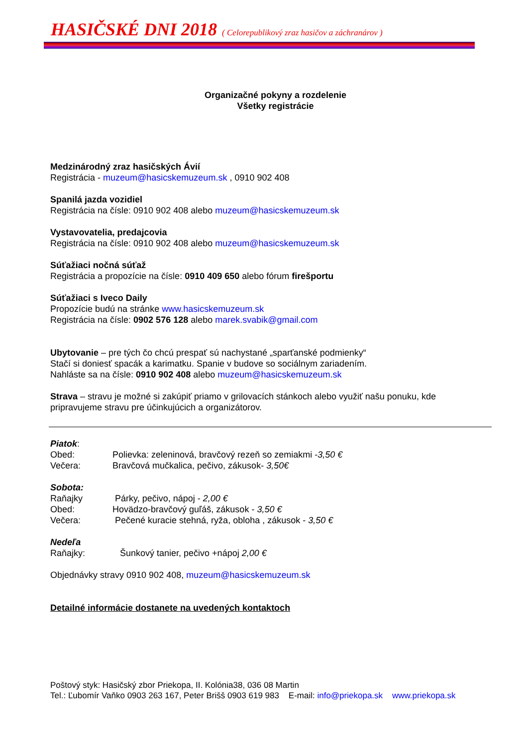HASIČSKÉ DNI 2018
( Celorepublikový zraz hasičov a záchranárov )
Organizačné pokyny a rozdelenie
Všetky registrácie
Medzinárodný zraz hasičských Ávií
Registrácia - muzeum@hasicskemuzeum.sk , 0910 902 408
Spanilá jazda vozidiel
Registrácia na čísle: 0910 902 408 alebo muzeum@hasicskemuzeum.sk
Vystavovatelia, predajcovia
Registrácia na čísle: 0910 902 408 alebo muzeum@hasicskemuzeum.sk
Súťažiaci nočná súťaž
Registrácia a propozície na čísle: 0910 409 650 alebo fórum firešportu
Súťažiaci s Iveco Daily
Propozície budú na stránke www.hasicskemuzeum.sk
Registrácia na čísle: 0902 576 128 alebo marek.svabik@gmail.com
Ubytovanie – pre tých čo chcú prespať sú nachystané „sparťanské podmienky“
Stačí si doniesť spacák a karimatku. Spanie v budove so sociálnym zariadením.
Nahláste sa na čísle: 0910 902 408 alebo muzeum@hasicskemuzeum.sk
Strava – stravu je možné si zakúpiť priamo v grilovacích stánkoch alebo využiť našu ponuku, kde pripravujeme stravu pre účinkujúcich a organizátorov.
Piatok:
Obed: Polievka: zeleninová, bravčový rezeň so zemiakmi -3,50 €
Večera: Bravčová mučkalica, pečivo, zákusok- 3,50€
Sobota:
Raňajky Párky, pečivo, nápoj - 2,00 €
Obed: Hovädzo-bravčový guľáš, zákusok - 3,50 €
Večera: Pečené kuracie stehná, ryža, obloha , zákusok - 3,50 €
Nedeľa
Raňajky: Šunkový tanier, pečivo +nápoj 2,00 €
Objednávky stravy 0910 902 408, muzeum@hasicskemuzeum.sk
Detailné informácie dostanete na uvedených kontaktoch
Poštový styk: Hasičský zbor Priekopa, II. Kolónia38, 036 08 Martin
Tel.: Ľubomír Vaňko 0903 263 167, Peter Brišš 0903 619 983 E-mail: info@priekopa.sk www.priekopa.sk